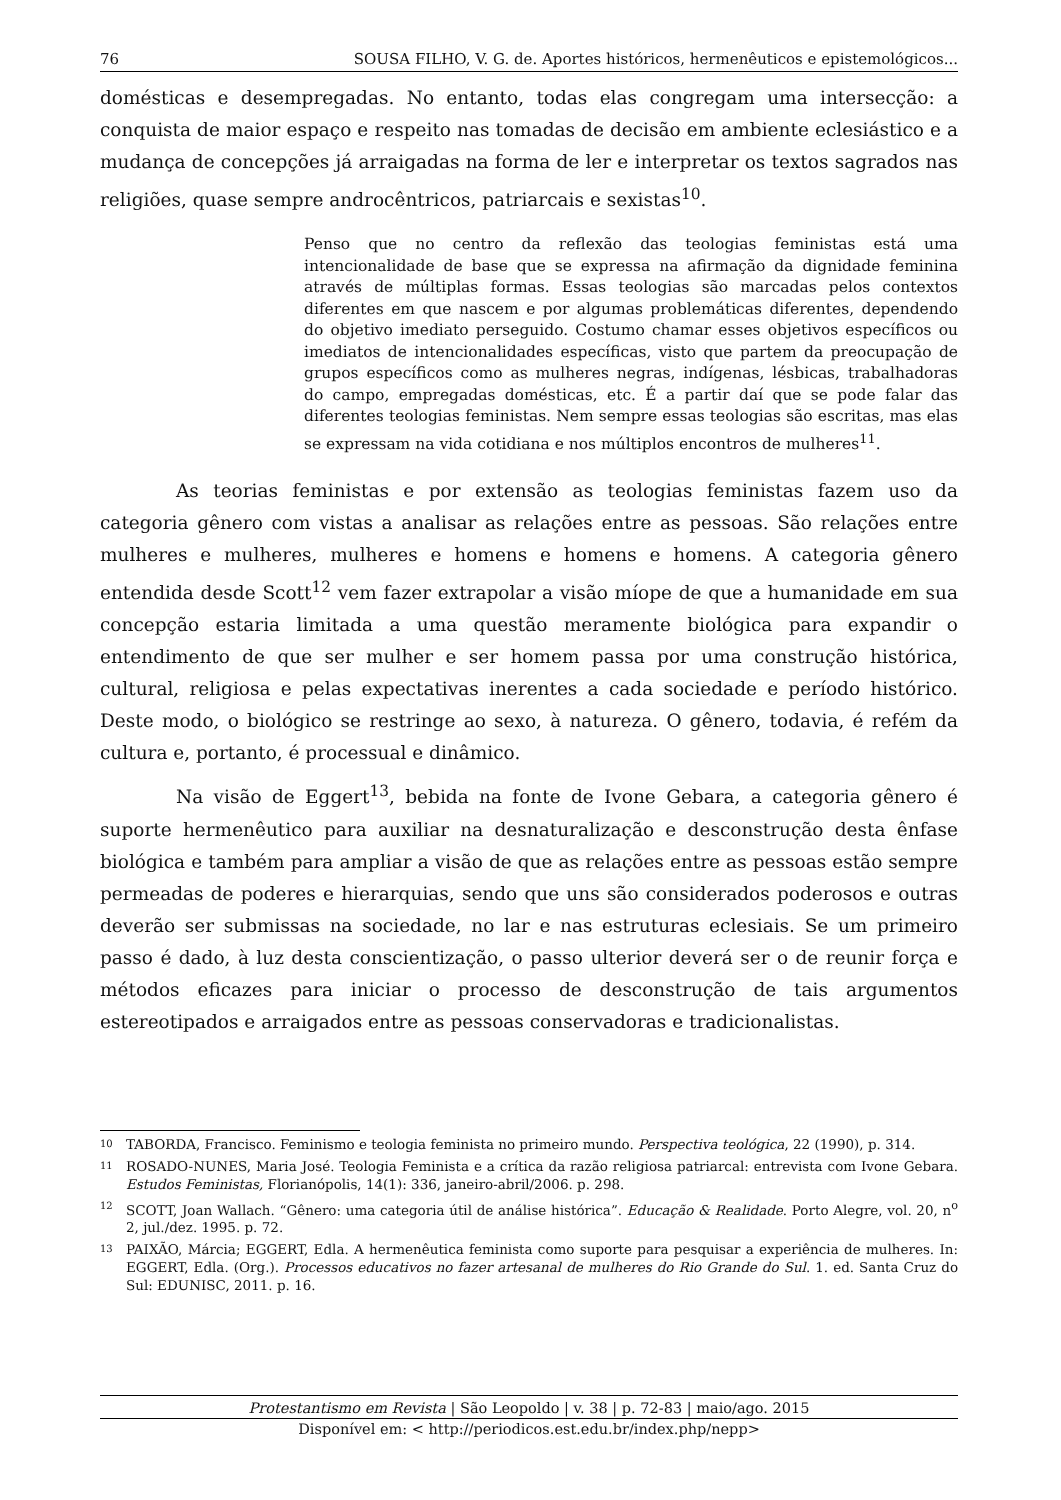76 SOUSA FILHO, V. G. de. Aportes históricos, hermenêuticos e epistemológicos...
domésticas e desempregadas. No entanto, todas elas congregam uma intersecção: a conquista de maior espaço e respeito nas tomadas de decisão em ambiente eclesiástico e a mudança de concepções já arraigadas na forma de ler e interpretar os textos sagrados nas religiões, quase sempre androcêntricos, patriarcais e sexistas<sup>10</sup>.
Penso que no centro da reflexão das teologias feministas está uma intencionalidade de base que se expressa na afirmação da dignidade feminina através de múltiplas formas. Essas teologias são marcadas pelos contextos diferentes em que nascem e por algumas problemáticas diferentes, dependendo do objetivo imediato perseguido. Costumo chamar esses objetivos específicos ou imediatos de intencionalidades específicas, visto que partem da preocupação de grupos específicos como as mulheres negras, indígenas, lésbicas, trabalhadoras do campo, empregadas domésticas, etc. É a partir daí que se pode falar das diferentes teologias feministas. Nem sempre essas teologias são escritas, mas elas se expressam na vida cotidiana e nos múltiplos encontros de mulheres<sup>11</sup>.
As teorias feministas e por extensão as teologias feministas fazem uso da categoria gênero com vistas a analisar as relações entre as pessoas. São relações entre mulheres e mulheres, mulheres e homens e homens e homens. A categoria gênero entendida desde Scott<sup>12</sup> vem fazer extrapolar a visão míope de que a humanidade em sua concepção estaria limitada a uma questão meramente biológica para expandir o entendimento de que ser mulher e ser homem passa por uma construção histórica, cultural, religiosa e pelas expectativas inerentes a cada sociedade e período histórico. Deste modo, o biológico se restringe ao sexo, à natureza. O gênero, todavia, é refém da cultura e, portanto, é processual e dinâmico.
Na visão de Eggert<sup>13</sup>, bebida na fonte de Ivone Gebara, a categoria gênero é suporte hermenêutico para auxiliar na desnaturalização e desconstrução desta ênfase biológica e também para ampliar a visão de que as relações entre as pessoas estão sempre permeadas de poderes e hierarquias, sendo que uns são considerados poderosos e outras deverão ser submissas na sociedade, no lar e nas estruturas eclesiais. Se um primeiro passo é dado, à luz desta conscientização, o passo ulterior deverá ser o de reunir força e métodos eficazes para iniciar o processo de desconstrução de tais argumentos estereotipados e arraigados entre as pessoas conservadoras e tradicionalistas.
10
TABORDA, Francisco. Feminismo e teologia feminista no primeiro mundo. Perspectiva teológica, 22 (1990), p. 314.
11
ROSADO-NUNES, Maria José. Teologia Feminista e a crítica da razão religiosa patriarcal: entrevista com Ivone Gebara. Estudos Feministas, Florianópolis, 14(1): 336, janeiro-abril/2006. p. 298.
12
SCOTT, Joan Wallach. “Gênero: uma categoria útil de análise histórica”. Educação & Realidade. Porto Alegre, vol. 20, n<sup>o</sup> 2, jul./dez. 1995. p. 72.
13
PAIXÃO, Márcia; EGGERT, Edla. A hermenêutica feminista como suporte para pesquisar a experiência de mulheres. In: EGGERT, Edla. (Org.). Processos educativos no fazer artesanal de mulheres do Rio Grande do Sul. 1. ed. Santa Cruz do Sul: EDUNISC, 2011. p. 16.
Protestantismo em Revista | São Leopoldo | v. 38 | p. 72-83 | maio/ago. 2015
Disponível em: < http://periodicos.est.edu.br/index.php/nepp>